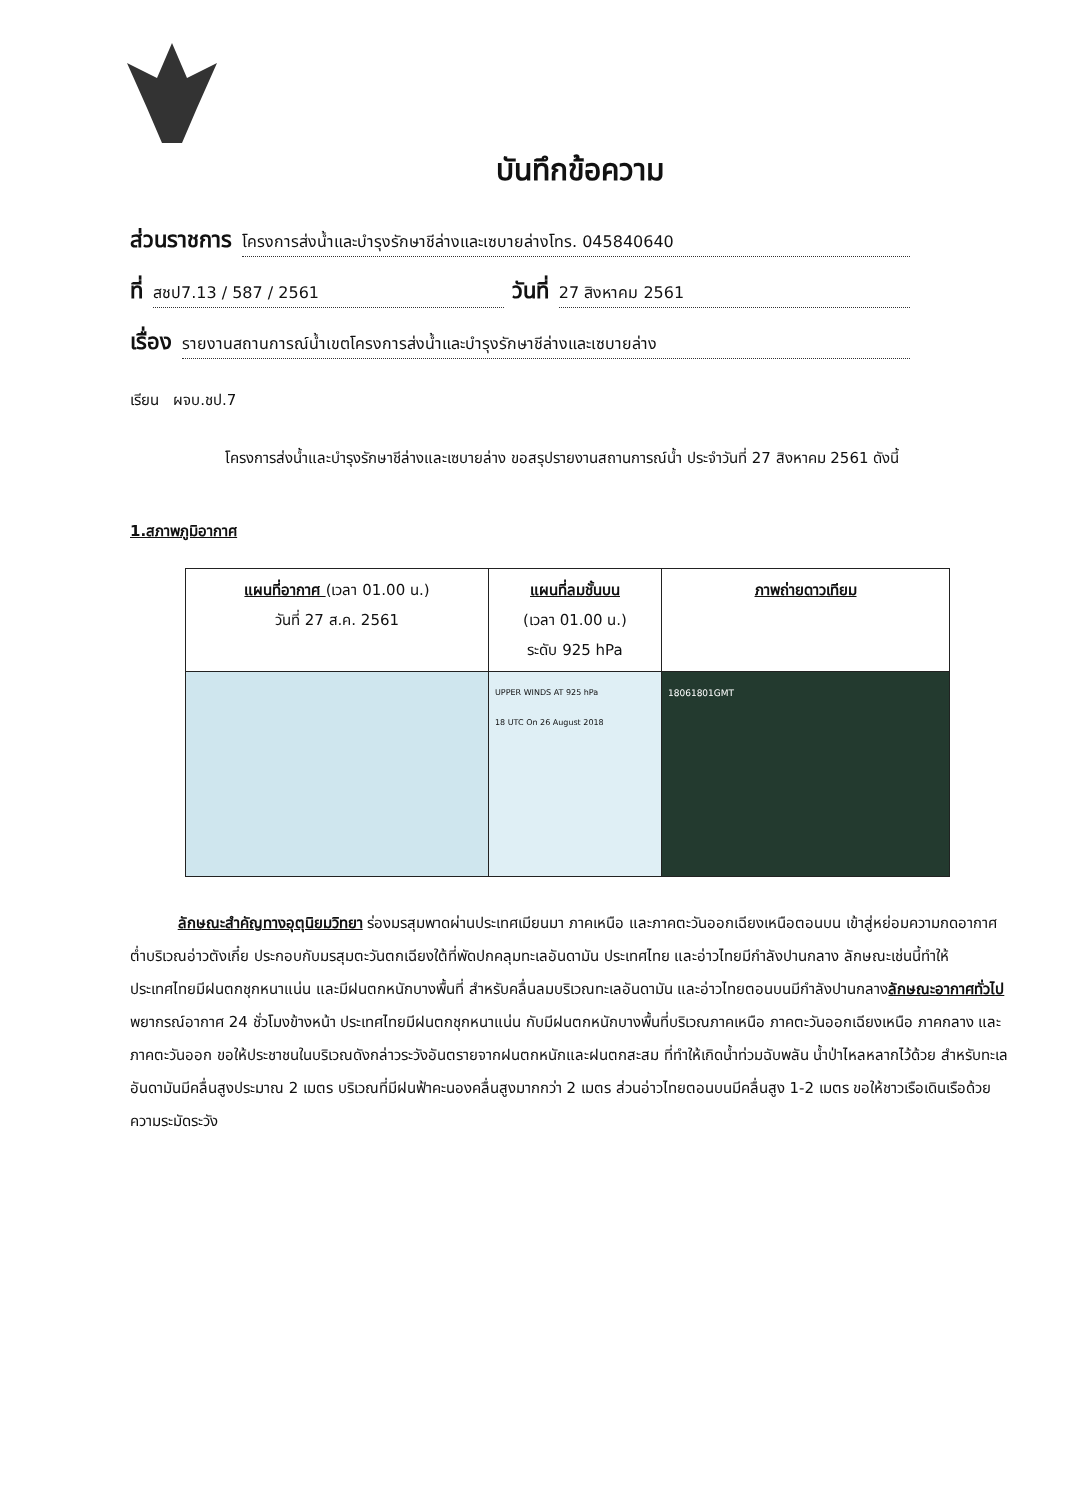บันทึกข้อความ
ส่วนราชการ โครงการส่งน้ำและบำรุงรักษาชีล่างและเซบายล่างโทร. 045840640
ที่ สชป7.13 / 587 / 2561 วันที่ 27 สิงหาคม 2561
เรื่อง รายงานสถานการณ์น้ำเขตโครงการส่งน้ำและบำรุงรักษาชีล่างและเซบายล่าง
เรียน ผจบ.ชป.7
โครงการส่งน้ำและบำรุงรักษาชีล่างและเซบายล่าง ขอสรุปรายงานสถานการณ์น้ำ ประจำวันที่ 27 สิงหาคม 2561 ดังนี้
1.สภาพภูมิอากาศ
| แผนที่อากาศ (เวลา 01.00 น.) วันที่ 27 ส.ค. 2561 | แผนที่ลมชั้นบน (เวลา 01.00 น.) ระดับ 925 hPa | ภาพถ่ายดาวเทียม |
| | UPPER WINDS AT 925 hPa 18 UTC On 26 August 2018 | 18061801GMT |
ลักษณะสำคัญทางอุตุนิยมวิทยา ร่องมรสุมพาดผ่านประเทศเมียนมา ภาคเหนือ และภาคตะวันออกเฉียงเหนือตอนบน เข้าสู่หย่อมความกดอากาศต่ำบริเวณอ่าวตังเกี๋ย ประกอบกับมรสุมตะวันตกเฉียงใต้ที่พัดปกคลุมทะเลอันดามัน ประเทศไทย และอ่าวไทยมีกำลังปานกลาง ลักษณะเช่นนี้ทำให้ประเทศไทยมีฝนตกชุกหนาแน่น และมีฝนตกหนักบางพื้นที่ สำหรับคลื่นลมบริเวณทะเลอันดามัน และอ่าวไทยตอนบนมีกำลังปานกลางลักษณะอากาศทั่วไป พยากรณ์อากาศ 24 ชั่วโมงข้างหน้า ประเทศไทยมีฝนตกชุกหนาแน่น กับมีฝนตกหนักบางพื้นที่บริเวณภาคเหนือ ภาคตะวันออกเฉียงเหนือ ภาคกลาง และภาคตะวันออก ขอให้ประชาชนในบริเวณดังกล่าวระวังอันตรายจากฝนตกหนักและฝนตกสะสม ที่ทำให้เกิดน้ำท่วมฉับพลัน น้ำป่าไหลหลากไว้ด้วย สำหรับทะเลอันดามันมีคลื่นสูงประมาณ 2 เมตร บริเวณที่มีฝนฟ้าคะนองคลื่นสูงมากกว่า 2 เมตร ส่วนอ่าวไทยตอนบนมีคลื่นสูง 1-2 เมตร ขอให้ชาวเรือเดินเรือด้วยความระมัดระวัง